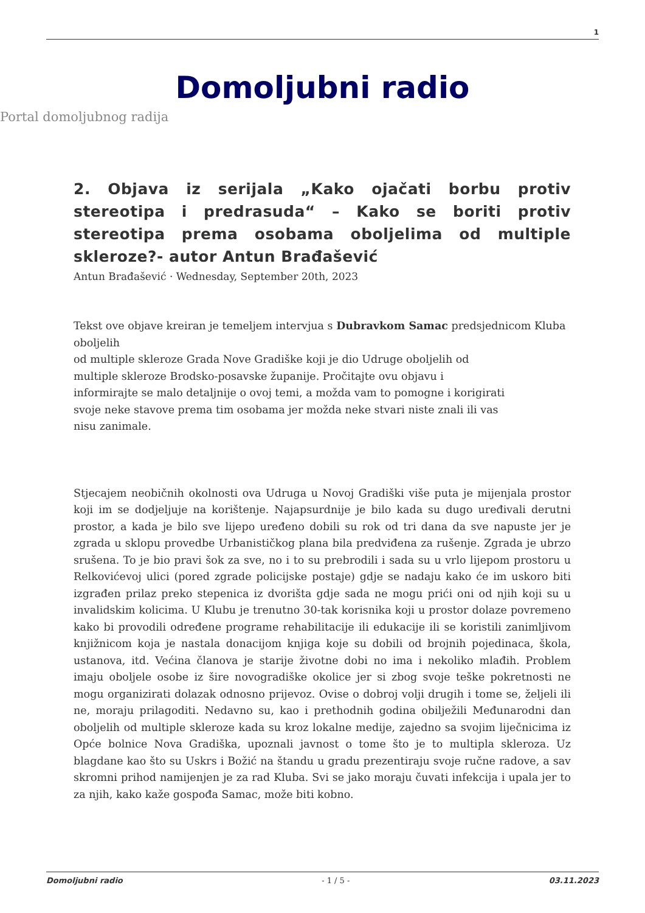1
Domoljubni radio
Portal domoljubnog radija
2. Objava iz serijala „Kako ojačati borbu protiv stereotipa i predrasuda“ – Kako se boriti protiv stereotipa prema osobama oboljelima od multiple skleroze?- autor Antun Brađašević
Antun Brađašević · Wednesday, September 20th, 2023
Tekst ove objave kreiran je temeljem intervjua s Dubravkom Samac predsjednicom Kluba oboljelih
od multiple skleroze Grada Nove Gradiške koji je dio Udruge oboljelih od
multiple skleroze Brodsko-posavske županije. Pročitajte ovu objavu i
informirajte se malo detaljnije o ovoj temi, a možda vam to pomogne i korigirati
svoje neke stavove prema tim osobama jer možda neke stvari niste znali ili vas
nisu zanimale.
Stjecajem neobičnih okolnosti ova Udruga u Novoj Gradiški više puta je mijenjala prostor koji im se dodjeljuje na korištenje. Najapsurdnije je bilo kada su dugo uređivali derutni prostor, a kada je bilo sve lijepo uređeno dobili su rok od tri dana da sve napuste jer je zgrada u sklopu provedbe Urbanističkog plana bila predviđena za rušenje. Zgrada je ubrzo srušena. To je bio pravi šok za sve, no i to su prebrodili i sada su u vrlo lijepom prostoru u Relkovićevoj ulici (pored zgrade policijske postaje) gdje se nadaju kako će im uskoro biti izgrađen prilaz preko stepenica iz dvorišta gdje sada ne mogu prići oni od njih koji su u invalidskim kolicima. U Klubu je trenutno 30-tak korisnika koji u prostor dolaze povremeno kako bi provodili određene programe rehabilitacije ili edukacije ili se koristili zanimljivom knjižnicom koja je nastala donacijom knjiga koje su dobili od brojnih pojedinaca, škola, ustanova, itd. Većina članova je starije životne dobi no ima i nekoliko mlađih. Problem imaju oboljele osobe iz šire novogradiške okolice jer si zbog svoje teške pokretnosti ne mogu organizirati dolazak odnosno prijevoz. Ovise o dobroj volji drugih i tome se, željeli ili ne, moraju prilagoditi. Nedavno su, kao i prethodnih godina obilježili Međunarodni dan oboljelih od multiple skleroze kada su kroz lokalne medije, zajedno sa svojim liječnicima iz Opće bolnice Nova Gradiška, upoznali javnost o tome što je to multipla skleroza. Uz blagdane kao što su Uskrs i Božić na štandu u gradu prezentiraju svoje ručne radove, a sav skromni prihod namijenjen je za rad Kluba. Svi se jako moraju čuvati infekcija i upala jer to za njih, kako kaže gospođa Samac, može biti kobno.
Domoljubni radio - 1 / 5 - 03.11.2023